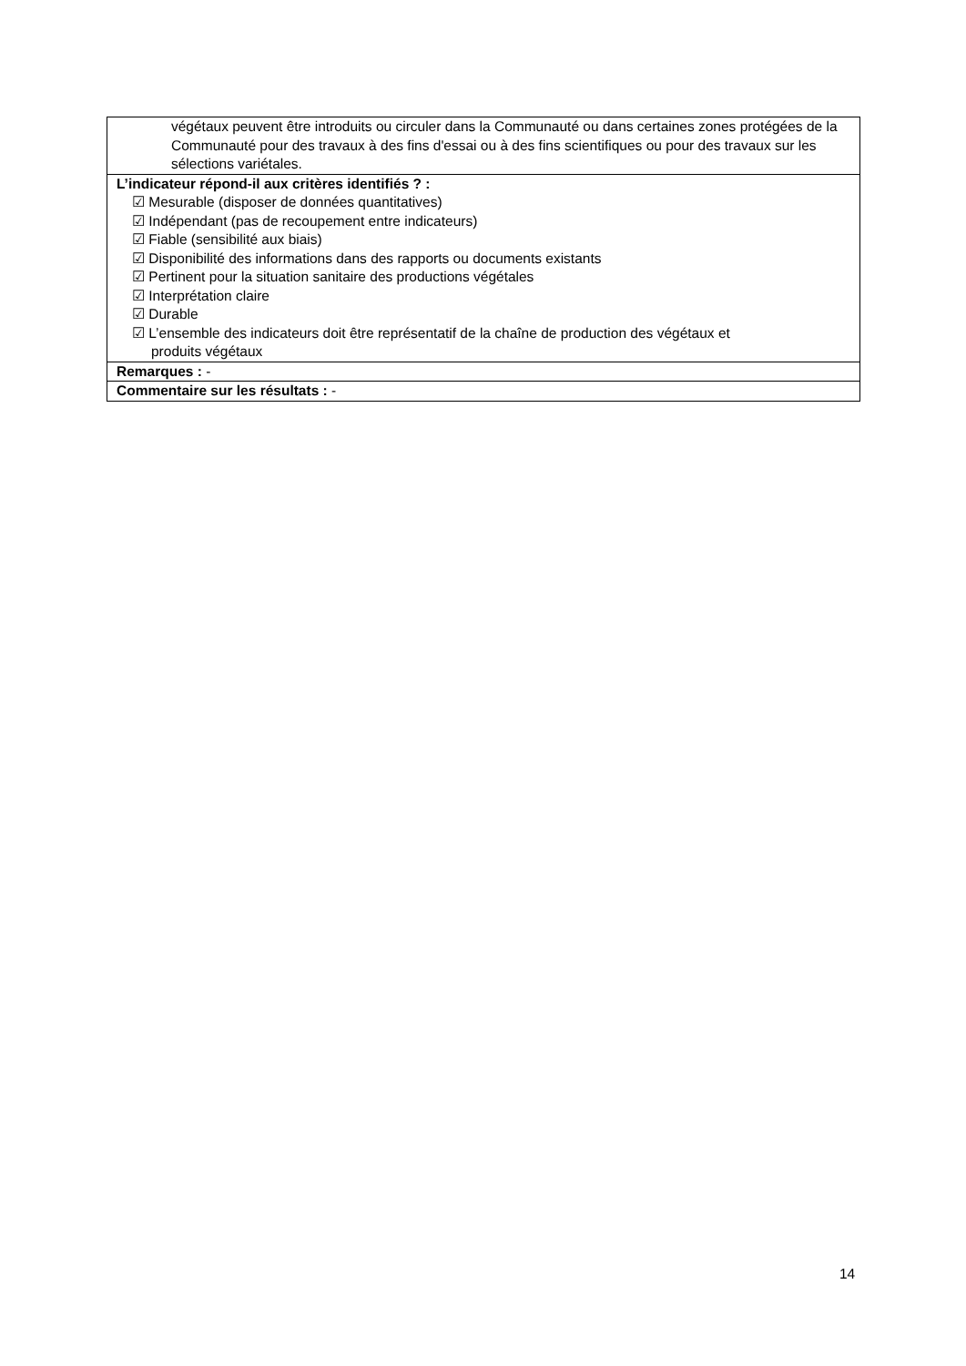| végétaux peuvent être introduits ou circuler dans la Communauté ou dans certaines zones protégées de la Communauté pour des travaux à des fins d'essai ou à des fins scientifiques ou pour des travaux sur les sélections variétales. |
| L’indicateur répond-il aux critères identifiés ? : ☑ Mesurable (disposer de données quantitatives) ☑ Indépendant (pas de recoupement entre indicateurs) ☑ Fiable (sensibilité aux biais) ☑ Disponibilité des informations dans des rapports ou documents existants ☑ Pertinent pour la situation sanitaire des productions végétales ☑ Interprétation claire ☑ Durable ☑ L’ensemble des indicateurs doit être représentatif de la chaîne de production des végétaux et produits végétaux |
| Remarques : - |
| Commentaire sur les résultats : - |
14